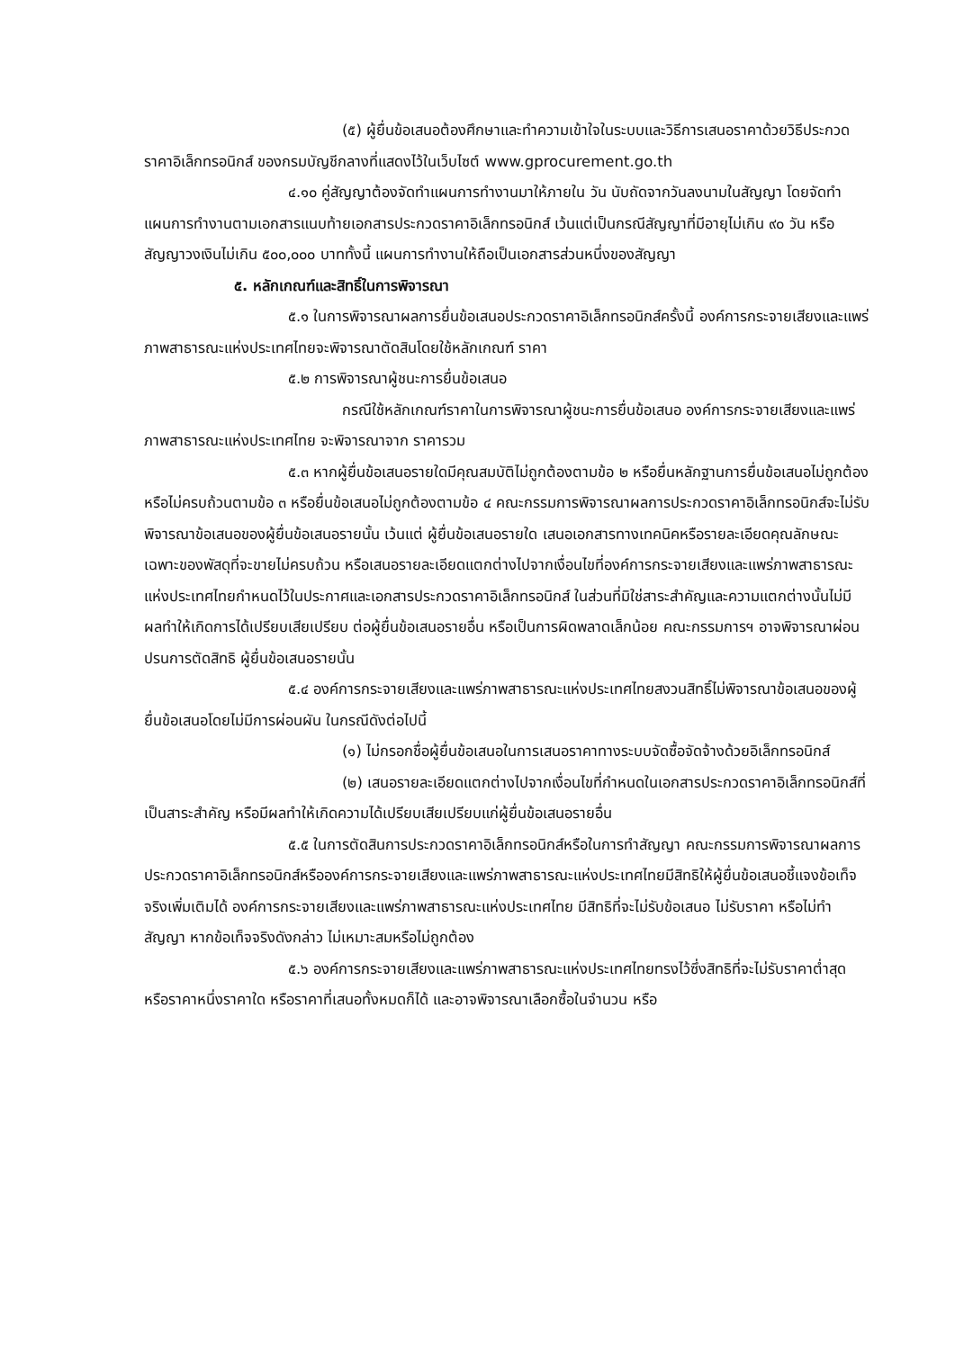(๕) ผู้ยื่นข้อเสนอต้องศึกษาและทำความเข้าใจในระบบและวิธีการเสนอราคาด้วยวิธีประกวดราคาอิเล็กทรอนิกส์ ของกรมบัญชีกลางที่แสดงไว้ในเว็บไซต์ www.gprocurement.go.th
๔.๑๐ คู่สัญญาต้องจัดทำแผนการทำงานมาให้ภายใน วัน นับถัดจากวันลงนามในสัญญา โดยจัดทำแผนการทำงานตามเอกสารแนบท้ายเอกสารประกวดราคาอิเล็กทรอนิกส์ เว้นแต่เป็นกรณีสัญญาที่มีอายุไม่เกิน ๙๐ วัน หรือสัญญาวงเงินไม่เกิน ๕๐๐,๐๐๐ บาททั้งนี้ แผนการทำงานให้ถือเป็นเอกสารส่วนหนึ่งของสัญญา
๕. หลักเกณฑ์และสิทธิ์ในการพิจารณา
๕.๑ ในการพิจารณาผลการยื่นข้อเสนอประกวดราคาอิเล็กทรอนิกส์ครั้งนี้ องค์การกระจายเสียงและแพร่ภาพสาธารณะแห่งประเทศไทยจะพิจารณาตัดสินโดยใช้หลักเกณฑ์ ราคา
๕.๒ การพิจารณาผู้ชนะการยื่นข้อเสนอ
กรณีใช้หลักเกณฑ์ราคาในการพิจารณาผู้ชนะการยื่นข้อเสนอ องค์การกระจายเสียงและแพร่ภาพสาธารณะแห่งประเทศไทย จะพิจารณาจาก ราคารวม
๕.๓ หากผู้ยื่นข้อเสนอรายใดมีคุณสมบัติไม่ถูกต้องตามข้อ ๒ หรือยื่นหลักฐานการยื่นข้อเสนอไม่ถูกต้อง หรือไม่ครบถ้วนตามข้อ ๓ หรือยื่นข้อเสนอไม่ถูกต้องตามข้อ ๔ คณะกรรมการพิจารณาผลการประกวดราคาอิเล็กทรอนิกส์จะไม่รับพิจารณาข้อเสนอของผู้ยื่นข้อเสนอรายนั้น เว้นแต่ ผู้ยื่นข้อเสนอรายใด เสนอเอกสารทางเทคนิคหรือรายละเอียดคุณลักษณะเฉพาะของพัสดุที่จะขายไม่ครบถ้วน หรือเสนอรายละเอียดแตกต่างไปจากเงื่อนไขที่องค์การกระจายเสียงและแพร่ภาพสาธารณะแห่งประเทศไทยกำหนดไว้ในประกาศและเอกสารประกวดราคาอิเล็กทรอนิกส์ ในส่วนที่มิใช่สาระสำคัญและความแตกต่างนั้นไม่มีผลทำให้เกิดการได้เปรียบเสียเปรียบ ต่อผู้ยื่นข้อเสนอรายอื่น หรือเป็นการผิดพลาดเล็กน้อย คณะกรรมการฯ อาจพิจารณาผ่อนปรนการตัดสิทธิ ผู้ยื่นข้อเสนอรายนั้น
๕.๔ องค์การกระจายเสียงและแพร่ภาพสาธารณะแห่งประเทศไทยสงวนสิทธิ์ไม่พิจารณาข้อเสนอของผู้ยื่นข้อเสนอโดยไม่มีการผ่อนผัน ในกรณีดังต่อไปนี้
(๑) ไม่กรอกชื่อผู้ยื่นข้อเสนอในการเสนอราคาทางระบบจัดซื้อจัดจ้างด้วยอิเล็กทรอนิกส์
(๒) เสนอรายละเอียดแตกต่างไปจากเงื่อนไขที่กำหนดในเอกสารประกวดราคาอิเล็กทรอนิกส์ที่เป็นสาระสำคัญ หรือมีผลทำให้เกิดความได้เปรียบเสียเปรียบแก่ผู้ยื่นข้อเสนอรายอื่น
๕.๕ ในการตัดสินการประกวดราคาอิเล็กทรอนิกส์หรือในการทำสัญญา คณะกรรมการพิจารณาผลการประกวดราคาอิเล็กทรอนิกส์หรือองค์การกระจายเสียงและแพร่ภาพสาธารณะแห่งประเทศไทยมีสิทธิให้ผู้ยื่นข้อเสนอชี้แจงข้อเท็จจริงเพิ่มเติมได้ องค์การกระจายเสียงและแพร่ภาพสาธารณะแห่งประเทศไทย มีสิทธิที่จะไม่รับข้อเสนอ ไม่รับราคา หรือไม่ทำสัญญา หากข้อเท็จจริงดังกล่าว ไม่เหมาะสมหรือไม่ถูกต้อง
๕.๖ องค์การกระจายเสียงและแพร่ภาพสาธารณะแห่งประเทศไทยทรงไว้ซึ่งสิทธิที่จะไม่รับราคาต่ำสุด หรือราคาหนึ่งราคาใด หรือราคาที่เสนอทั้งหมดก็ได้ และอาจพิจารณาเลือกซื้อในจำนวน หรือ